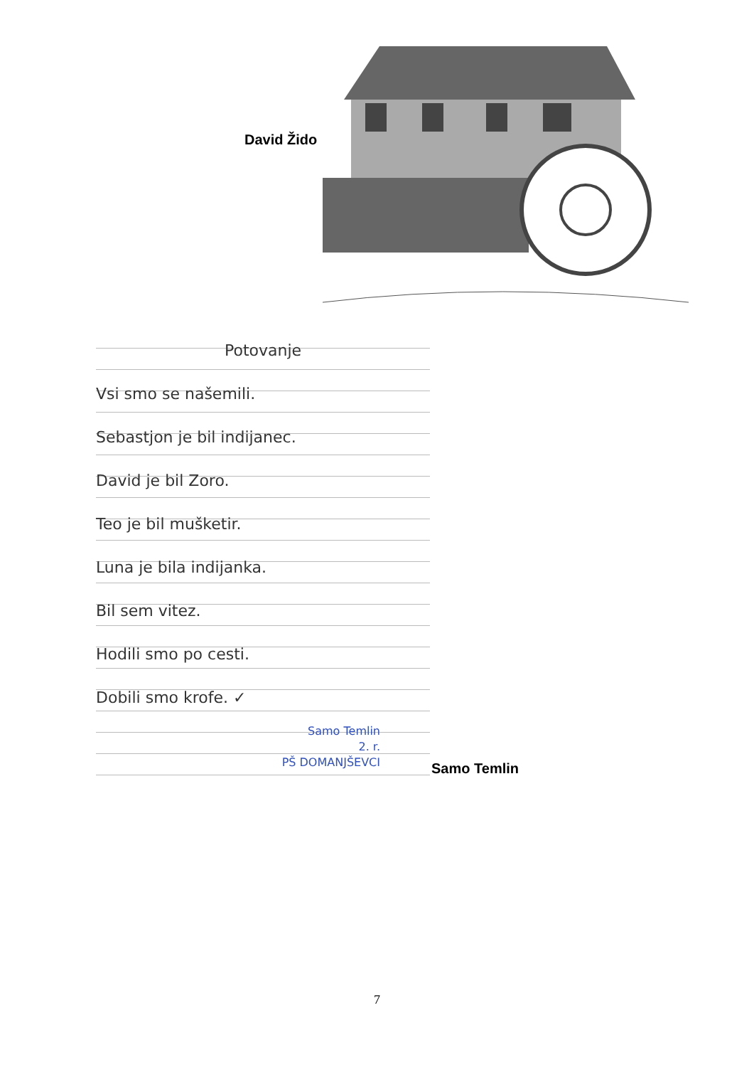David Žido
Potovanje
Vsi smo se našemili.
Sebastjon je bil indijanec.
David je bil Zoro.
Teo je bil mušketir.
Luna je bila indijanka.
Bil sem vitez.
Hodili smo po cesti.
Dobili smo krofe. ✓
Samo Temlin
2. r.
PŠ DOMANJŠEVCI
Samo Temlin
7